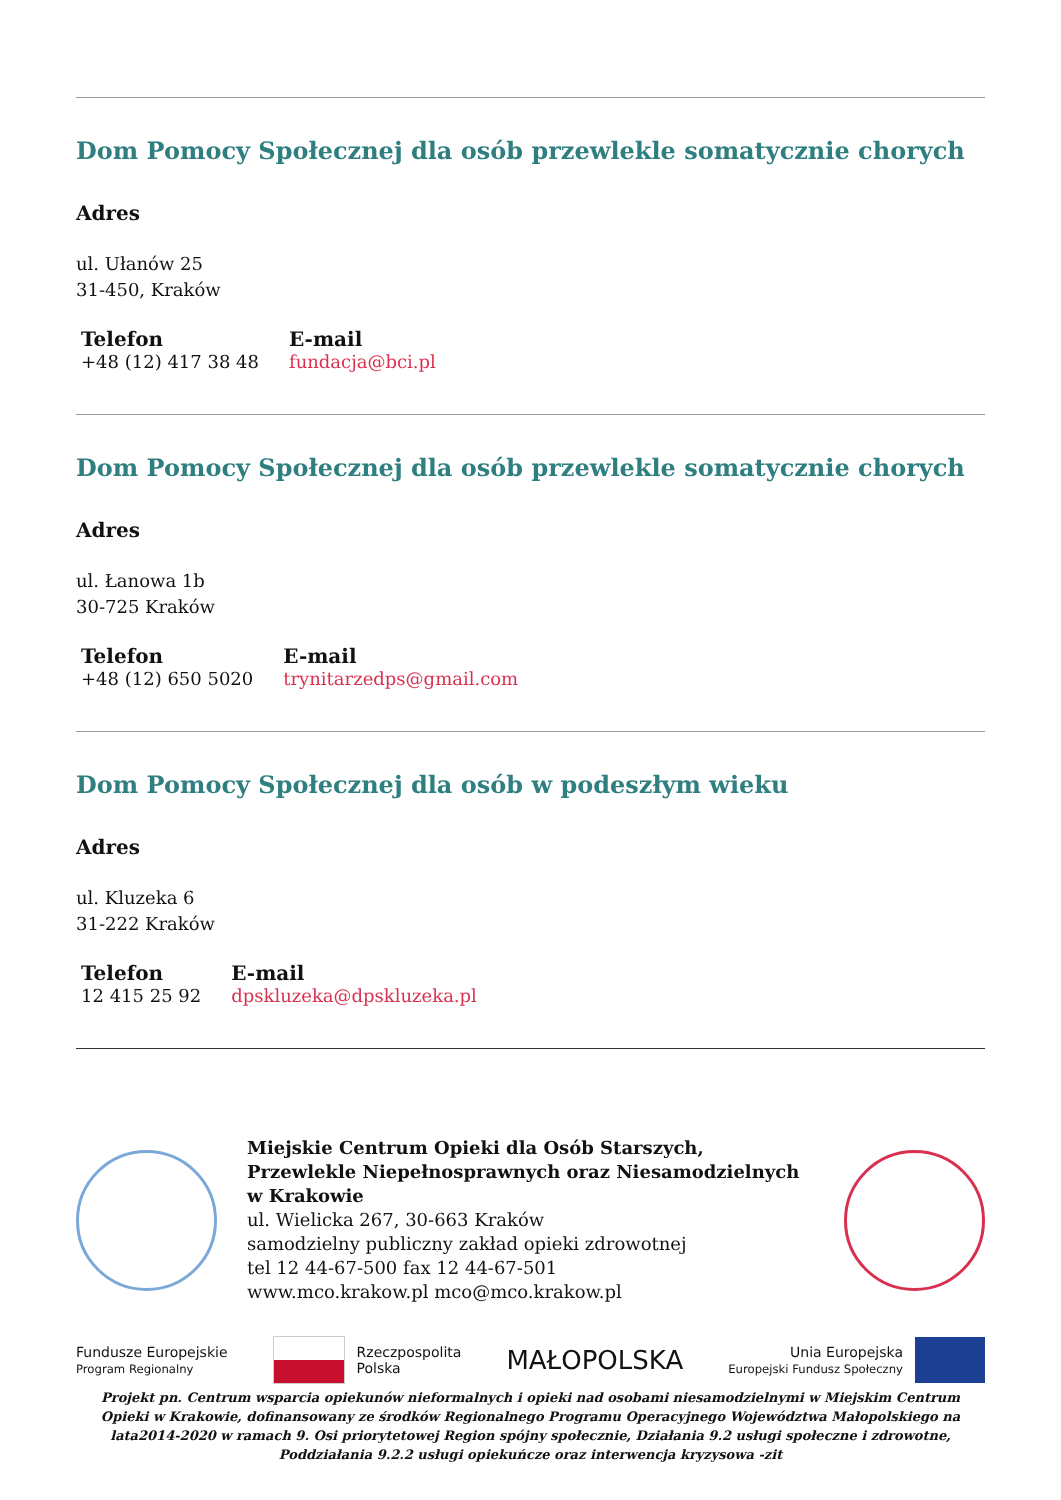Dom Pomocy Społecznej dla osób przewlekle somatycznie chorych
Adres
ul. Ułanów 25
31-450, Kraków
Telefon
+48 (12) 417 38 48
E-mail
fundacja@bci.pl
Dom Pomocy Społecznej dla osób przewlekle somatycznie chorych
Adres
ul. Łanowa 1b
30-725 Kraków
Telefon
+48 (12) 650 5020
E-mail
trynitarzedps@gmail.com
Dom Pomocy Społecznej dla osób w podeszłym wieku
Adres
ul. Kluzeka 6
31-222 Kraków
Telefon
12 415 25 92
E-mail
dpskluzeka@dpskluzeka.pl
Miejskie Centrum Opieki dla Osób Starszych, Przewlekle Niepełnosprawnych oraz Niesamodzielnych w Krakowie
ul. Wielicka 267, 30-663 Kraków
samodzielny publiczny zakład opieki zdrowotnej
tel 12 44-67-500 fax 12 44-67-501
www.mco.krakow.pl mco@mco.krakow.pl
Fundusze Europejskie
Program Regionalny
Rzeczpospolita
Polska
MAŁOPOLSKA
Unia Europejska
Europejski Fundusz Społeczny
Projekt pn. Centrum wsparcia opiekunów nieformalnych i opieki nad osobami niesamodzielnymi w Miejskim Centrum Opieki w Krakowie, dofinansowany ze środków Regionalnego Programu Operacyjnego Województwa Małopolskiego na lata2014-2020 w ramach 9. Osi priorytetowej Region spójny społecznie, Działania 9.2 usługi społeczne i zdrowotne, Poddziałania 9.2.2 usługi opiekuńcze oraz interwencja kryzysowa -zit